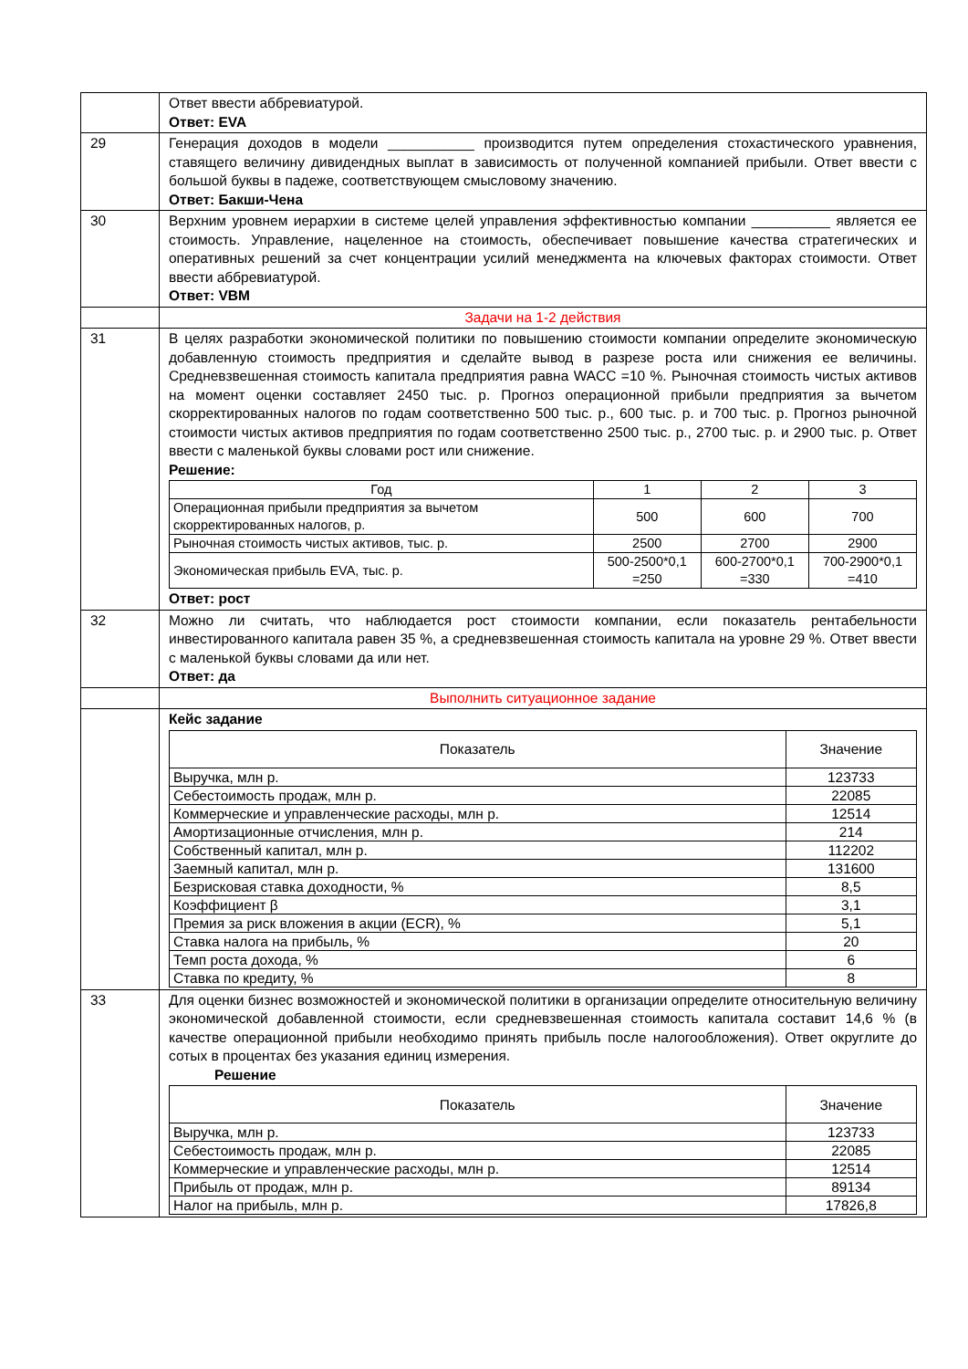| | Ответ ввести аббревиатурой. Ответ: EVA |
| 29 | Генерация доходов в модели ___________ производится путем определения стохастического уравнения, ставящего величину дивидендных выплат в зависимость от полученной компанией прибыли. Ответ ввести с большой буквы в падеже, соответствующем смысловому значению. Ответ: Бакши-Чена |
| 30 | Верхним уровнем иерархии в системе целей управления эффективностью компании __________ является ее стоимость. Управление, нацеленное на стоимость, обеспечивает повышение качества стратегических и оперативных решений за счет концентрации усилий менеджмента на ключевых факторах стоимости. Ответ ввести аббревиатурой. Ответ: VBM |
| | Задачи на 1-2 действия |
| 31 | В целях разработки экономической политики по повышению стоимости компании определите экономическую добавленную стоимость предприятия и сделайте вывод в разрезе роста или снижения ее величины. Средневзвешенная стоимость капитала предприятия равна WACC =10 %. Рыночная стоимость чистых активов на момент оценки составляет 2450 тыс. р. Прогноз операционной прибыли предприятия за вычетом скорректированных налогов по годам соответственно 500 тыс. р., 600 тыс. р. и 700 тыс. р. Прогноз рыночной стоимости чистых активов предприятия по годам соответственно 2500 тыс. р., 2700 тыс. р. и 2900 тыс. р. Ответ ввести с маленькой буквы словами рост или снижение. Решение: / Год / 1 / 2 / 3 / / --- / --- / --- / --- / / Операционная прибыли предприятия за вычетом скорректированных налогов, р. / 500 / 600 / 700 / / Рыночная стоимость чистых активов, тыс. р. / 2500 / 2700 / 2900 / / Экономическая прибыль EVA, тыс. р. / 500-2500*0,1 =250 / 600-2700*0,1 =330 / 700-2900*0,1 =410 / Ответ: рост |
| 32 | Можно ли считать, что наблюдается рост стоимости компании, если показатель рентабельности инвестированного капитала равен 35 %, а средневзвешенная стоимость капитала на уровне 29 %. Ответ ввести с маленькой буквы словами да или нет. Ответ: да |
| | Выполнить ситуационное задание |
| | Кейс задание / Показатель / Значение / / --- / --- / / Выручка, млн р. / 123733 / / Себестоимость продаж, млн р. / 22085 / / Коммерческие и управленческие расходы, млн р. / 12514 / / Амортизационные отчисления, млн р. / 214 / / Собственный капитал, млн р. / 112202 / / Заемный капитал, млн р. / 131600 / / Безрисковая ставка доходности, % / 8,5 / / Коэффициент β / 3,1 / / Премия за риск вложения в акции (ECR), % / 5,1 / / Ставка налога на прибыль, % / 20 / / Темп роста дохода, % / 6 / / Ставка по кредиту, % / 8 / |
| 33 | Для оценки бизнес возможностей и экономической политики в организации определите относительную величину экономической добавленной стоимости, если средневзвешенная стоимость капитала составит 14,6 % (в качестве операционной прибыли необходимо принять прибыль после налогообложения). Ответ округлите до сотых в процентах без указания единиц измерения. Решение / Показатель / Значение / / --- / --- / / Выручка, млн р. / 123733 / / Себестоимость продаж, млн р. / 22085 / / Коммерческие и управленческие расходы, млн р. / 12514 / / Прибыль от продаж, млн р. / 89134 / / Налог на прибыль, млн р. / 17826,8 / |